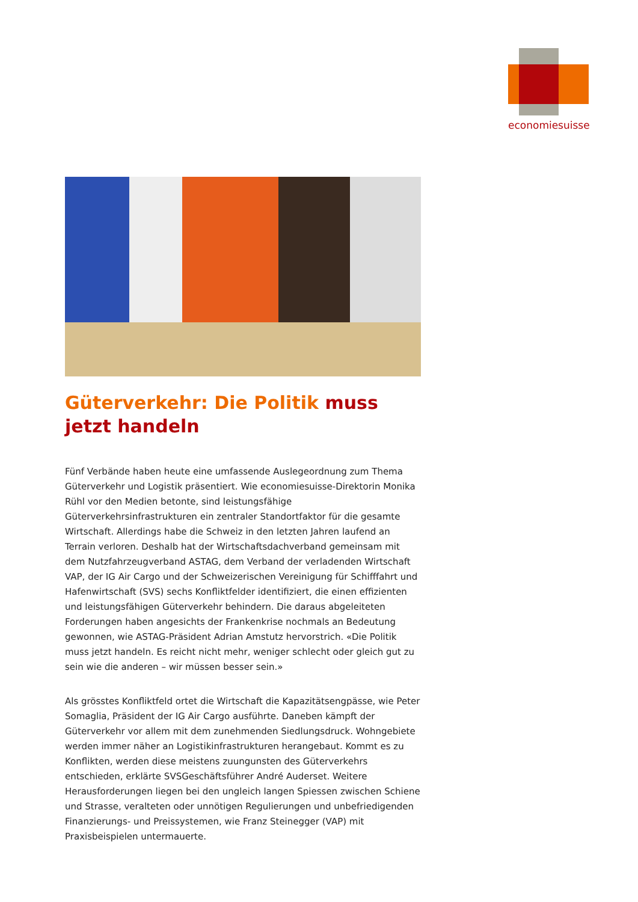economiesuisse
Güterverkehr: Die Politik muss jetzt handeln
Fünf Verbände haben heute eine umfassende Auslegeordnung zum Thema Güterverkehr und Logistik präsentiert. Wie economiesuisse-Direktorin Monika Rühl vor den Medien betonte, sind leistungsfähige Güterverkehrsinfrastrukturen ein zentraler Standortfaktor für die gesamte Wirtschaft. Allerdings habe die Schweiz in den letzten Jahren laufend an Terrain verloren. Deshalb hat der Wirtschaftsdachverband gemeinsam mit dem Nutzfahrzeugverband ASTAG, dem Verband der verladenden Wirtschaft VAP, der IG Air Cargo und der Schweizerischen Vereinigung für Schifffahrt und Hafenwirtschaft (SVS) sechs Konfliktfelder identifiziert, die einen effizienten und leistungsfähigen Güterverkehr behindern. Die daraus abgeleiteten Forderungen haben angesichts der Frankenkrise nochmals an Bedeutung gewonnen, wie ASTAG-Präsident Adrian Amstutz hervorstrich. «Die Politik muss jetzt handeln. Es reicht nicht mehr, weniger schlecht oder gleich gut zu sein wie die anderen – wir müssen besser sein.»
Als grösstes Konfliktfeld ortet die Wirtschaft die Kapazitätsengpässe, wie Peter Somaglia, Präsident der IG Air Cargo ausführte. Daneben kämpft der Güterverkehr vor allem mit dem zunehmenden Siedlungsdruck. Wohngebiete werden immer näher an Logistikinfrastrukturen herangebaut. Kommt es zu Konflikten, werden diese meistens zuungunsten des Güterverkehrs entschieden, erklärte SVSGeschäftsführer André Auderset. Weitere Herausforderungen liegen bei den ungleich langen Spiessen zwischen Schiene und Strasse, veralteten oder unnötigen Regulierungen und unbefriedigenden Finanzierungs- und Preissystemen, wie Franz Steinegger (VAP) mit Praxisbeispielen untermauerte.